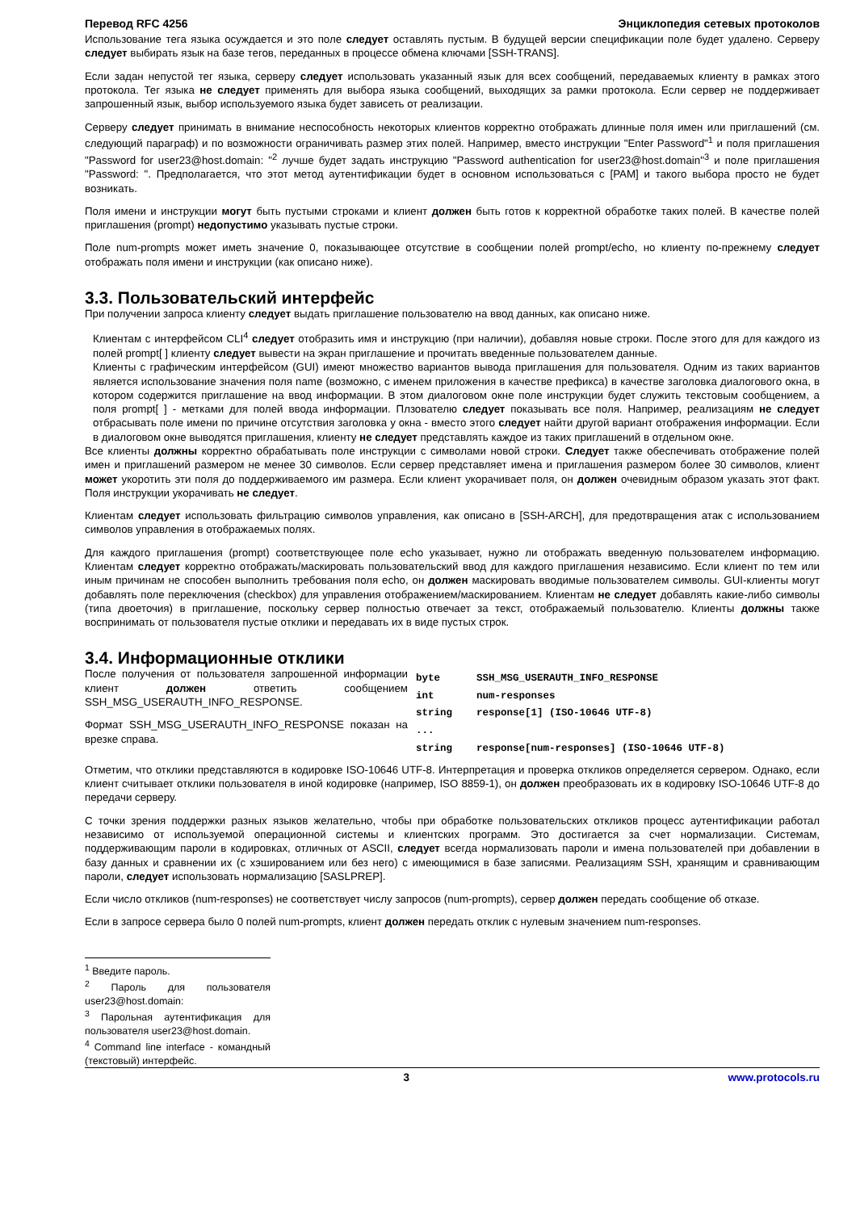Перевод RFC 4256 Энциклопедия сетевых протоколов
Использование тега языка осуждается и это поле следует оставлять пустым. В будущей версии спецификации поле будет удалено. Серверу следует выбирать язык на базе тегов, переданных в процессе обмена ключами [SSH-TRANS].
Если задан непустой тег языка, серверу следует использовать указанный язык для всех сообщений, передаваемых клиенту в рамках этого протокола. Тег языка не следует применять для выбора языка сообщений, выходящих за рамки протокола. Если сервер не поддерживает запрошенный язык, выбор используемого языка будет зависеть от реализации.
Серверу следует принимать в внимание неспособность некоторых клиентов корректно отображать длинные поля имен или приглашений (см. следующий параграф) и по возможности ограничивать размер этих полей. Например, вместо инструкции "Enter Password"<sup>1</sup> и поля приглашения "Password for user23@host.domain: "<sup>2</sup> лучше будет задать инструкцию "Password authentication for user23@host.domain"<sup>3</sup> и поле приглашения "Password: ". Предполагается, что этот метод аутентификации будет в основном использоваться с [PAM] и такого выбора просто не будет возникать.
Поля имени и инструкции могут быть пустыми строками и клиент должен быть готов к корректной обработке таких полей. В качестве полей приглашения (prompt) недопустимо указывать пустые строки.
Поле num-prompts может иметь значение 0, показывающее отсутствие в сообщении полей prompt/echo, но клиенту по-прежнему следует отображать поля имени и инструкции (как описано ниже).
3.3. Пользовательский интерфейс
При получении запроса клиенту следует выдать приглашение пользователю на ввод данных, как описано ниже.
Клиентам с интерфейсом CLI<sup>4</sup> следует отобразить имя и инструкцию (при наличии), добавляя новые строки. После этого для для каждого из полей prompt[ ] клиенту следует вывести на экран приглашение и прочитать введенные пользователем данные.
Клиенты с графическим интерфейсом (GUI) имеют множество вариантов вывода приглашения для пользователя. Одним из таких вариантов является использование значения поля name (возможно, с именем приложения в качестве префикса) в качестве заголовка диалогового окна, в котором содержится приглашение на ввод информации. В этом диалоговом окне поле инструкции будет служить текстовым сообщением, а поля prompt[ ] - метками для полей ввода информации. Плзователю следует показывать все поля. Например, реализациям не следует отбрасывать поле имени по причине отсутствия заголовка у окна - вместо этого следует найти другой вариант отображения информации. Если в диалоговом окне выводятся приглашения, клиенту не следует представлять каждое из таких приглашений в отдельном окне.
Все клиенты должны корректно обрабатывать поле инструкции с символами новой строки. Следует также обеспечивать отображение полей имен и приглашений размером не менее 30 символов. Если сервер представляет имена и приглашения размером более 30 символов, клиент может укоротить эти поля до поддерживаемого им размера. Если клиент укорачивает поля, он должен очевидным образом указать этот факт. Поля инструкции укорачивать не следует.
Клиентам следует использовать фильтрацию символов управления, как описано в [SSH-ARCH], для предотвращения атак с использованием символов управления в отображаемых полях.
Для каждого приглашения (prompt) соответствующее поле echo указывает, нужно ли отображать введенную пользователем информацию. Клиентам следует корректно отображать/маскировать пользовательский ввод для каждого приглашения независимо. Если клиент по тем или иным причинам не способен выполнить требования поля echo, он должен маскировать вводимые пользователем символы. GUI-клиенты могут добавлять поле переключения (checkbox) для управления отображением/маскированием. Клиентам не следует добавлять какие-либо символы (типа двоеточия) в приглашение, поскольку сервер полностью отвечает за текст, отображаемый пользователю. Клиенты должны также воспринимать от пользователя пустые отклики и передавать их в виде пустых строк.
3.4. Информационные отклики
После получения от пользователя запрошенной информации клиент должен ответить сообщением SSH_MSG_USERAUTH_INFO_RESPONSE.
Формат SSH_MSG_USERAUTH_INFO_RESPONSE показан на врезке справа.
| byte | SSH_MSG_USERAUTH_INFO_RESPONSE |
| int | num-responses |
| string | response[1] (ISO-10646 UTF-8) |
| ... | |
| string | response[num-responses] (ISO-10646 UTF-8) |
Отметим, что отклики представляются в кодировке ISO-10646 UTF-8. Интерпретация и проверка откликов определяется сервером. Однако, если клиент считывает отклики пользователя в иной кодировке (например, ISO 8859-1), он должен преобразовать их в кодировку ISO-10646 UTF-8 до передачи серверу.
С точки зрения поддержки разных языков желательно, чтобы при обработке пользовательских откликов процесс аутентификации работал независимо от используемой операционной системы и клиентских программ. Это достигается за счет нормализации. Системам, поддерживающим пароли в кодировках, отличных от ASCII, следует всегда нормализовать пароли и имена пользователей при добавлении в базу данных и сравнении их (с хэшированием или без него) с имеющимися в базе записями. Реализациям SSH, хранящим и сравнивающим пароли, следует использовать нормализацию [SASLPREP].
Если число откликов (num-responses) не соответствует числу запросов (num-prompts), сервер должен передать сообщение об отказе.
Если в запросе сервера было 0 полей num-prompts, клиент должен передать отклик с нулевым значением num-responses.
<sup>1</sup> Введите пароль.
<sup>2</sup> Пароль для пользователя user23@host.domain:
<sup>3</sup> Парольная аутентификация для пользователя user23@host.domain.
<sup>4</sup> Command line interface - командный (текстовый) интерфейс.
3 www.protocols.ru